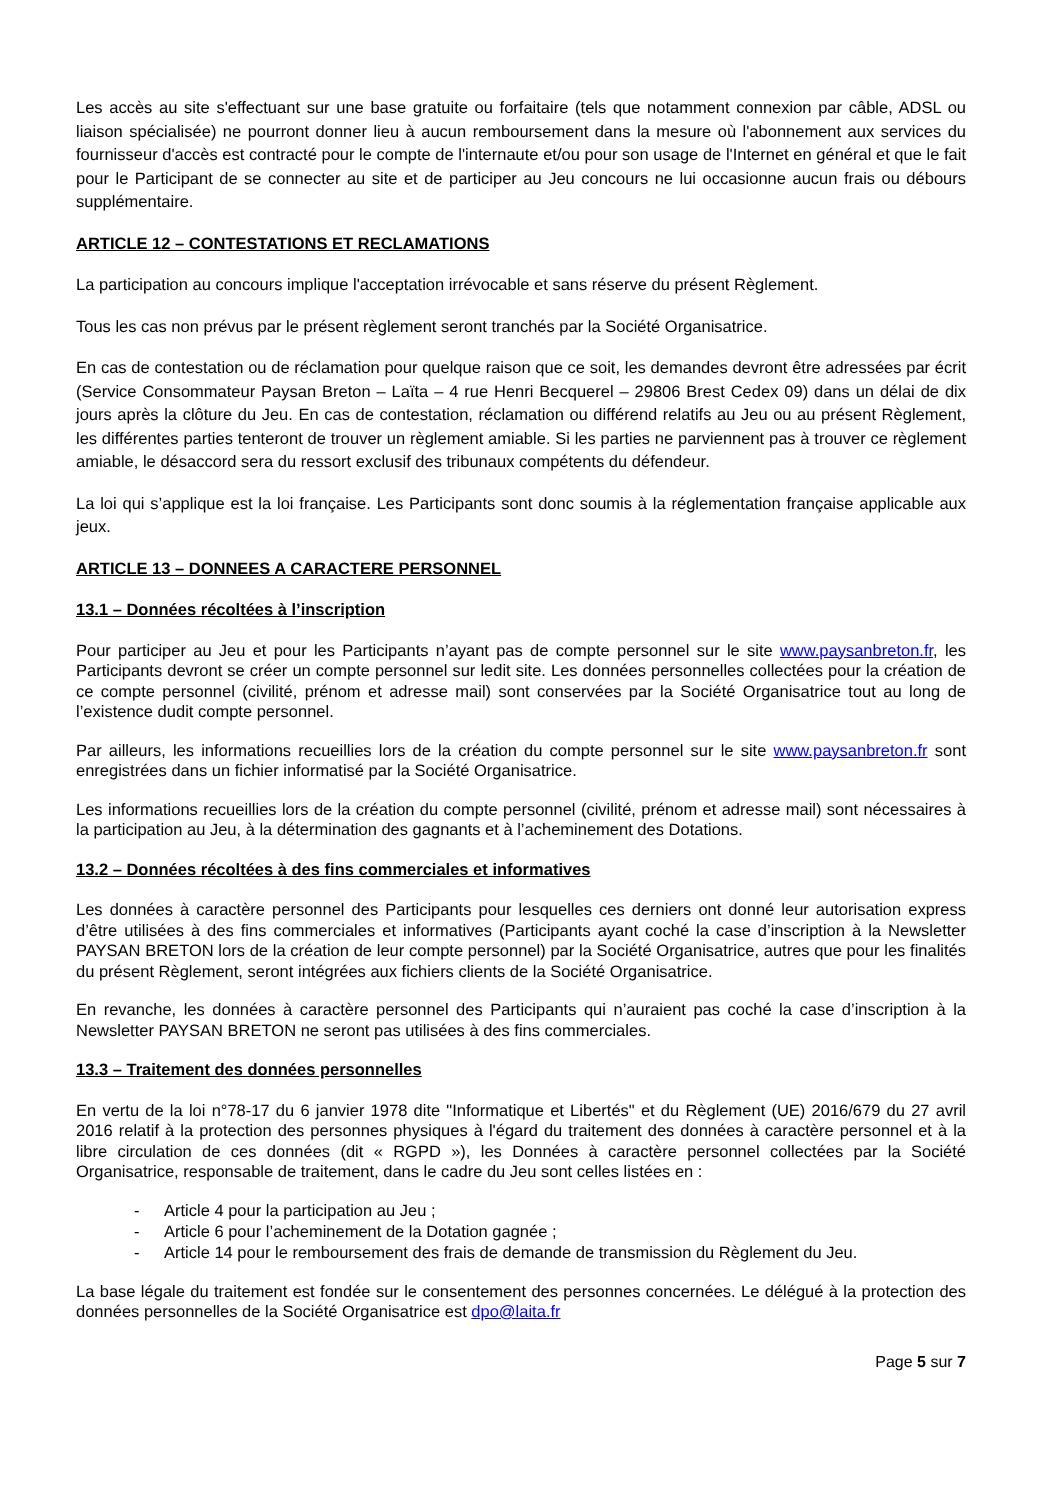Les accès au site s'effectuant sur une base gratuite ou forfaitaire (tels que notamment connexion par câble, ADSL ou liaison spécialisée) ne pourront donner lieu à aucun remboursement dans la mesure où l'abonnement aux services du fournisseur d'accès est contracté pour le compte de l'internaute et/ou pour son usage de l'Internet en général et que le fait pour le Participant de se connecter au site et de participer au Jeu concours ne lui occasionne aucun frais ou débours supplémentaire.
ARTICLE 12 – CONTESTATIONS ET RECLAMATIONS
La participation au concours implique l'acceptation irrévocable et sans réserve du présent Règlement.
Tous les cas non prévus par le présent règlement seront tranchés par la Société Organisatrice.
En cas de contestation ou de réclamation pour quelque raison que ce soit, les demandes devront être adressées par écrit (Service Consommateur Paysan Breton – Laïta – 4 rue Henri Becquerel – 29806 Brest Cedex 09) dans un délai de dix jours après la clôture du Jeu. En cas de contestation, réclamation ou différend relatifs au Jeu ou au présent Règlement, les différentes parties tenteront de trouver un règlement amiable. Si les parties ne parviennent pas à trouver ce règlement amiable, le désaccord sera du ressort exclusif des tribunaux compétents du défendeur.
La loi qui s’applique est la loi française. Les Participants sont donc soumis à la réglementation française applicable aux jeux.
ARTICLE 13 – DONNEES A CARACTERE PERSONNEL
13.1 – Données récoltées à l’inscription
Pour participer au Jeu et pour les Participants n’ayant pas de compte personnel sur le site www.paysanbreton.fr, les Participants devront se créer un compte personnel sur ledit site. Les données personnelles collectées pour la création de ce compte personnel (civilité, prénom et adresse mail) sont conservées par la Société Organisatrice tout au long de l’existence dudit compte personnel.
Par ailleurs, les informations recueillies lors de la création du compte personnel sur le site www.paysanbreton.fr sont enregistrées dans un fichier informatisé par la Société Organisatrice.
Les informations recueillies lors de la création du compte personnel (civilité, prénom et adresse mail) sont nécessaires à la participation au Jeu, à la détermination des gagnants et à l’acheminement des Dotations.
13.2 – Données récoltées à des fins commerciales et informatives
Les données à caractère personnel des Participants pour lesquelles ces derniers ont donné leur autorisation express d’être utilisées à des fins commerciales et informatives (Participants ayant coché la case d’inscription à la Newsletter PAYSAN BRETON lors de la création de leur compte personnel) par la Société Organisatrice, autres que pour les finalités du présent Règlement, seront intégrées aux fichiers clients de la Société Organisatrice.
En revanche, les données à caractère personnel des Participants qui n’auraient pas coché la case d’inscription à la Newsletter PAYSAN BRETON ne seront pas utilisées à des fins commerciales.
13.3 – Traitement des données personnelles
En vertu de la loi n°78-17 du 6 janvier 1978 dite "Informatique et Libertés" et du Règlement (UE) 2016/679 du 27 avril 2016 relatif à la protection des personnes physiques à l'égard du traitement des données à caractère personnel et à la libre circulation de ces données (dit « RGPD »), les Données à caractère personnel collectées par la Société Organisatrice, responsable de traitement, dans le cadre du Jeu sont celles listées en :
- Article 4 pour la participation au Jeu ;
- Article 6 pour l’acheminement de la Dotation gagnée ;
- Article 14 pour le remboursement des frais de demande de transmission du Règlement du Jeu.
La base légale du traitement est fondée sur le consentement des personnes concernées. Le délégué à la protection des données personnelles de la Société Organisatrice est dpo@laita.fr
Page 5 sur 7